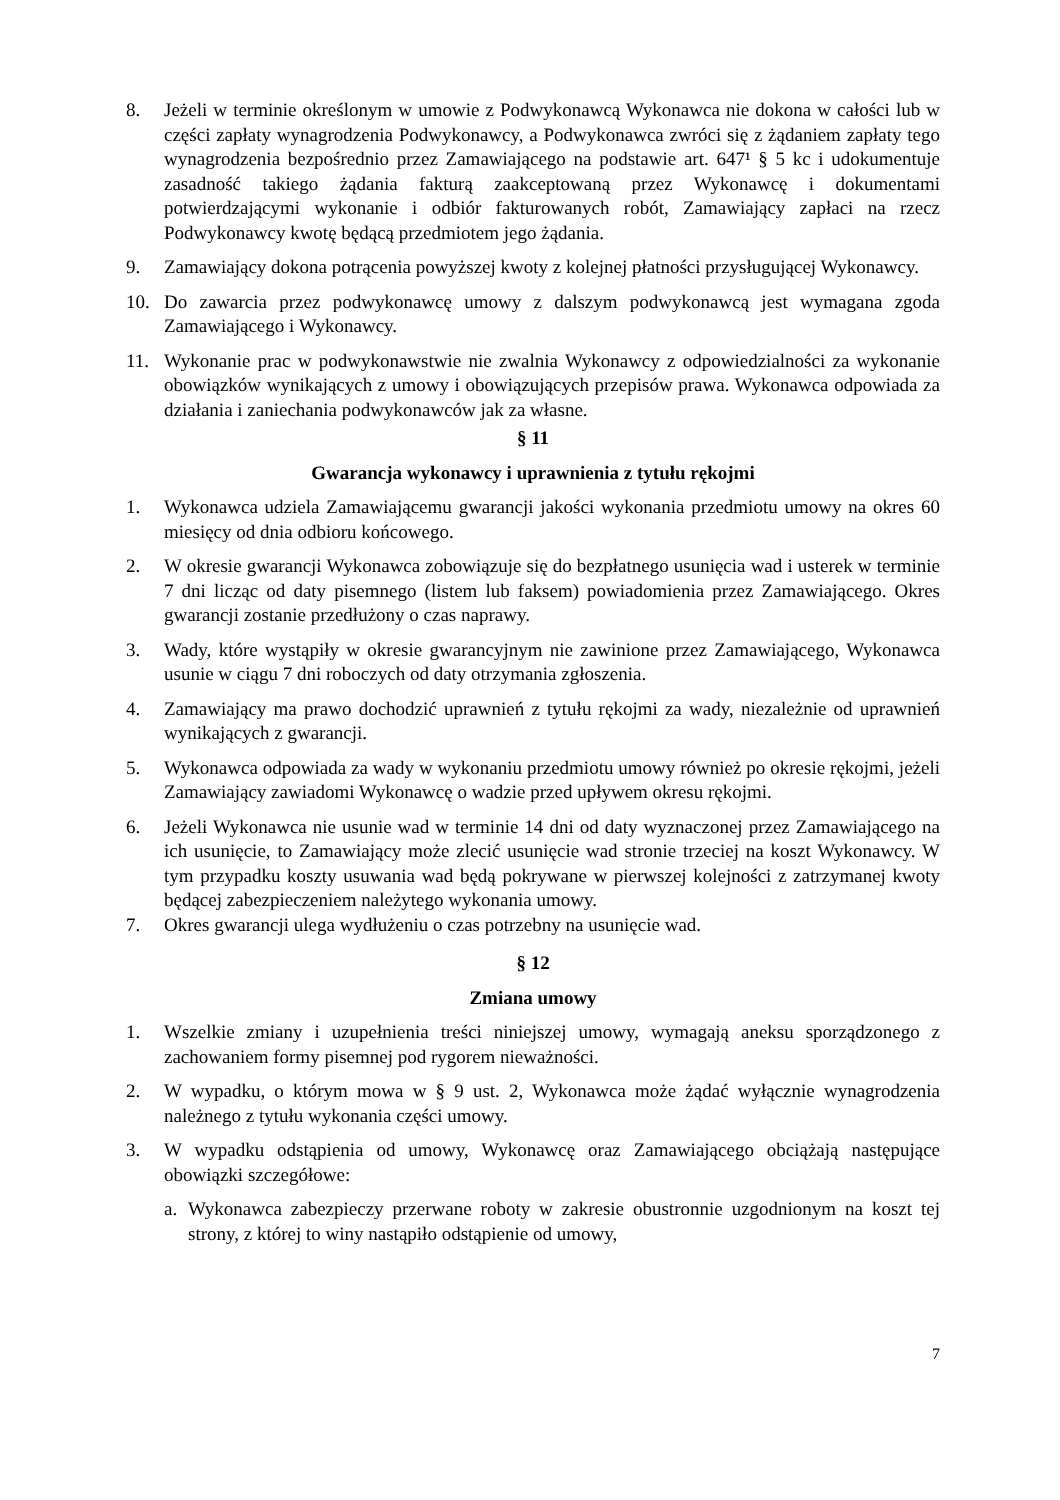8. Jeżeli w terminie określonym w umowie z Podwykonawcą Wykonawca nie dokona w całości lub w części zapłaty wynagrodzenia Podwykonawcy, a Podwykonawca zwróci się z żądaniem zapłaty tego wynagrodzenia bezpośrednio przez Zamawiającego na podstawie art. 647¹ § 5 kc i udokumentuje zasadność takiego żądania fakturą zaakceptowaną przez Wykonawcę i dokumentami potwierdzającymi wykonanie i odbiór fakturowanych robót, Zamawiający zapłaci na rzecz Podwykonawcy kwotę będącą przedmiotem jego żądania.
9. Zamawiający dokona potrącenia powyższej kwoty z kolejnej płatności przysługującej Wykonawcy.
10. Do zawarcia przez podwykonawcę umowy z dalszym podwykonawcą jest wymagana zgoda Zamawiającego i Wykonawcy.
11. Wykonanie prac w podwykonawstwie nie zwalnia Wykonawcy z odpowiedzialności za wykonanie obowiązków wynikających z umowy i obowiązujących przepisów prawa. Wykonawca odpowiada za działania i zaniechania podwykonawców jak za własne.
§ 11
Gwarancja wykonawcy i uprawnienia z tytułu rękojmi
1. Wykonawca udziela Zamawiającemu gwarancji jakości wykonania przedmiotu umowy na okres 60 miesięcy od dnia odbioru końcowego.
2. W okresie gwarancji Wykonawca zobowiązuje się do bezpłatnego usunięcia wad i usterek w terminie 7 dni licząc od daty pisemnego (listem lub faksem) powiadomienia przez Zamawiającego. Okres gwarancji zostanie przedłużony o czas naprawy.
3. Wady, które wystąpiły w okresie gwarancyjnym nie zawinione przez Zamawiającego, Wykonawca usunie w ciągu 7 dni roboczych od daty otrzymania zgłoszenia.
4. Zamawiający ma prawo dochodzić uprawnień z tytułu rękojmi za wady, niezależnie od uprawnień wynikających z gwarancji.
5. Wykonawca odpowiada za wady w wykonaniu przedmiotu umowy również po okresie rękojmi, jeżeli Zamawiający zawiadomi Wykonawcę o wadzie przed upływem okresu rękojmi.
6. Jeżeli Wykonawca nie usunie wad w terminie 14 dni od daty wyznaczonej przez Zamawiającego na ich usunięcie, to Zamawiający może zlecić usunięcie wad stronie trzeciej na koszt Wykonawcy. W tym przypadku koszty usuwania wad będą pokrywane w pierwszej kolejności z zatrzymanej kwoty będącej zabezpieczeniem należytego wykonania umowy.
7. Okres gwarancji ulega wydłużeniu o czas potrzebny na usunięcie wad.
§ 12
Zmiana umowy
1. Wszelkie zmiany i uzupełnienia treści niniejszej umowy, wymagają aneksu sporządzonego z zachowaniem formy pisemnej pod rygorem nieważności.
2. W wypadku, o którym mowa w § 9 ust. 2, Wykonawca może żądać wyłącznie wynagrodzenia należnego z tytułu wykonania części umowy.
3. W wypadku odstąpienia od umowy, Wykonawcę oraz Zamawiającego obciążają następujące obowiązki szczegółowe:
a. Wykonawca zabezpieczy przerwane roboty w zakresie obustronnie uzgodnionym na koszt tej strony, z której to winy nastąpiło odstąpienie od umowy,
7